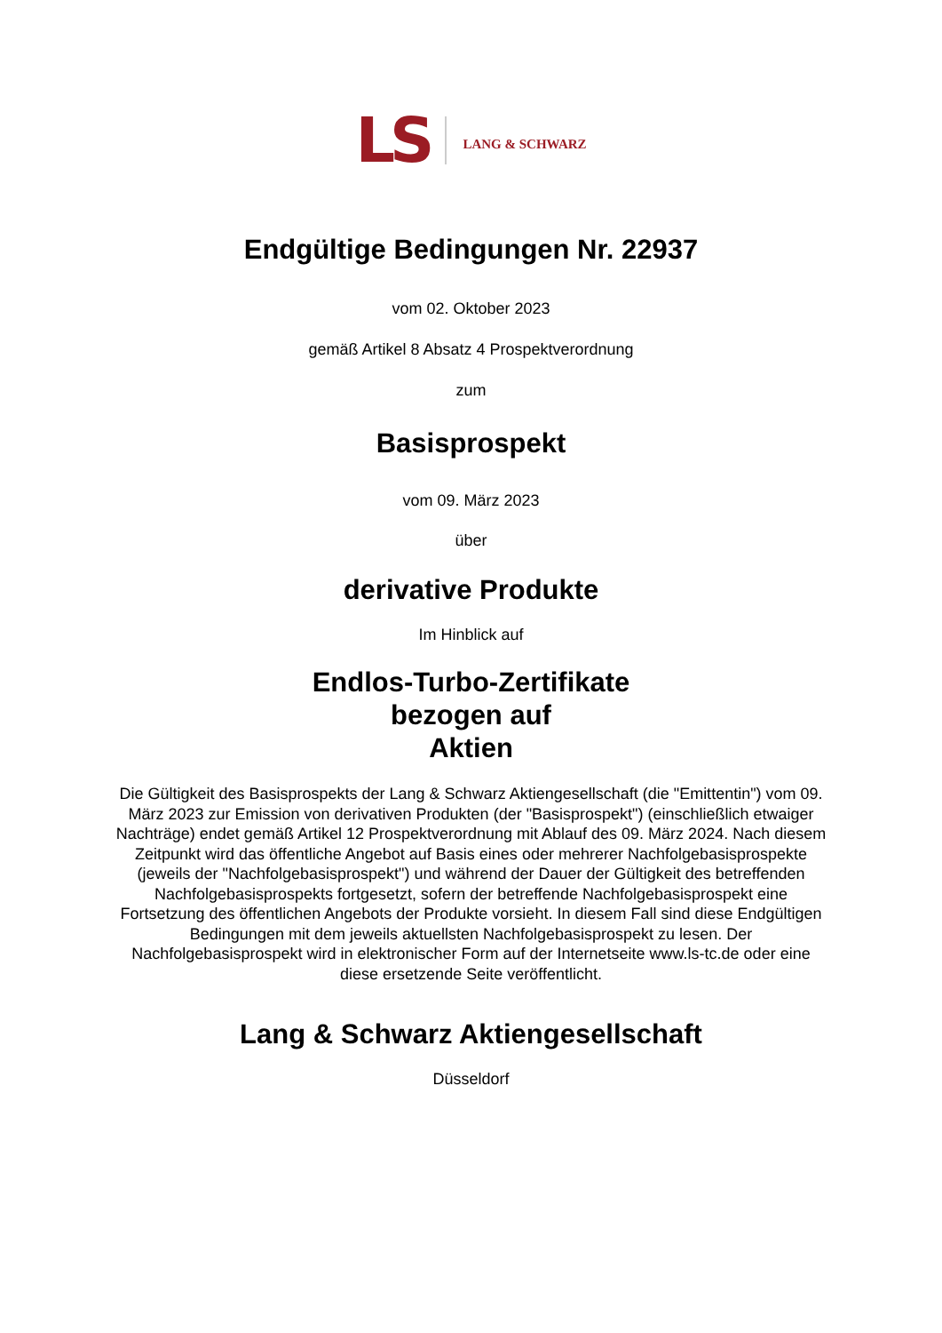LS LANG & SCHWARZ
Endgültige Bedingungen Nr. 22937
vom 02. Oktober 2023
gemäß Artikel 8 Absatz 4 Prospektverordnung
zum
Basisprospekt
vom 09. März 2023
über
derivative Produkte
Im Hinblick auf
Endlos-Turbo-Zertifikate
bezogen auf
Aktien
Die Gültigkeit des Basisprospekts der Lang & Schwarz Aktiengesellschaft (die "Emittentin") vom 09. März 2023 zur Emission von derivativen Produkten (der "Basisprospekt") (einschließlich etwaiger Nachträge) endet gemäß Artikel 12 Prospektverordnung mit Ablauf des 09. März 2024. Nach diesem Zeitpunkt wird das öffentliche Angebot auf Basis eines oder mehrerer Nachfolgebasisprospekte (jeweils der "Nachfolgebasisprospekt") und während der Dauer der Gültigkeit des betreffenden Nachfolgebasisprospekts fortgesetzt, sofern der betreffende Nachfolgebasisprospekt eine Fortsetzung des öffentlichen Angebots der Produkte vorsieht. In diesem Fall sind diese Endgültigen Bedingungen mit dem jeweils aktuellsten Nachfolgebasisprospekt zu lesen. Der Nachfolgebasisprospekt wird in elektronischer Form auf der Internetseite www.ls-tc.de oder eine diese ersetzende Seite veröffentlicht.
Lang & Schwarz Aktiengesellschaft
Düsseldorf